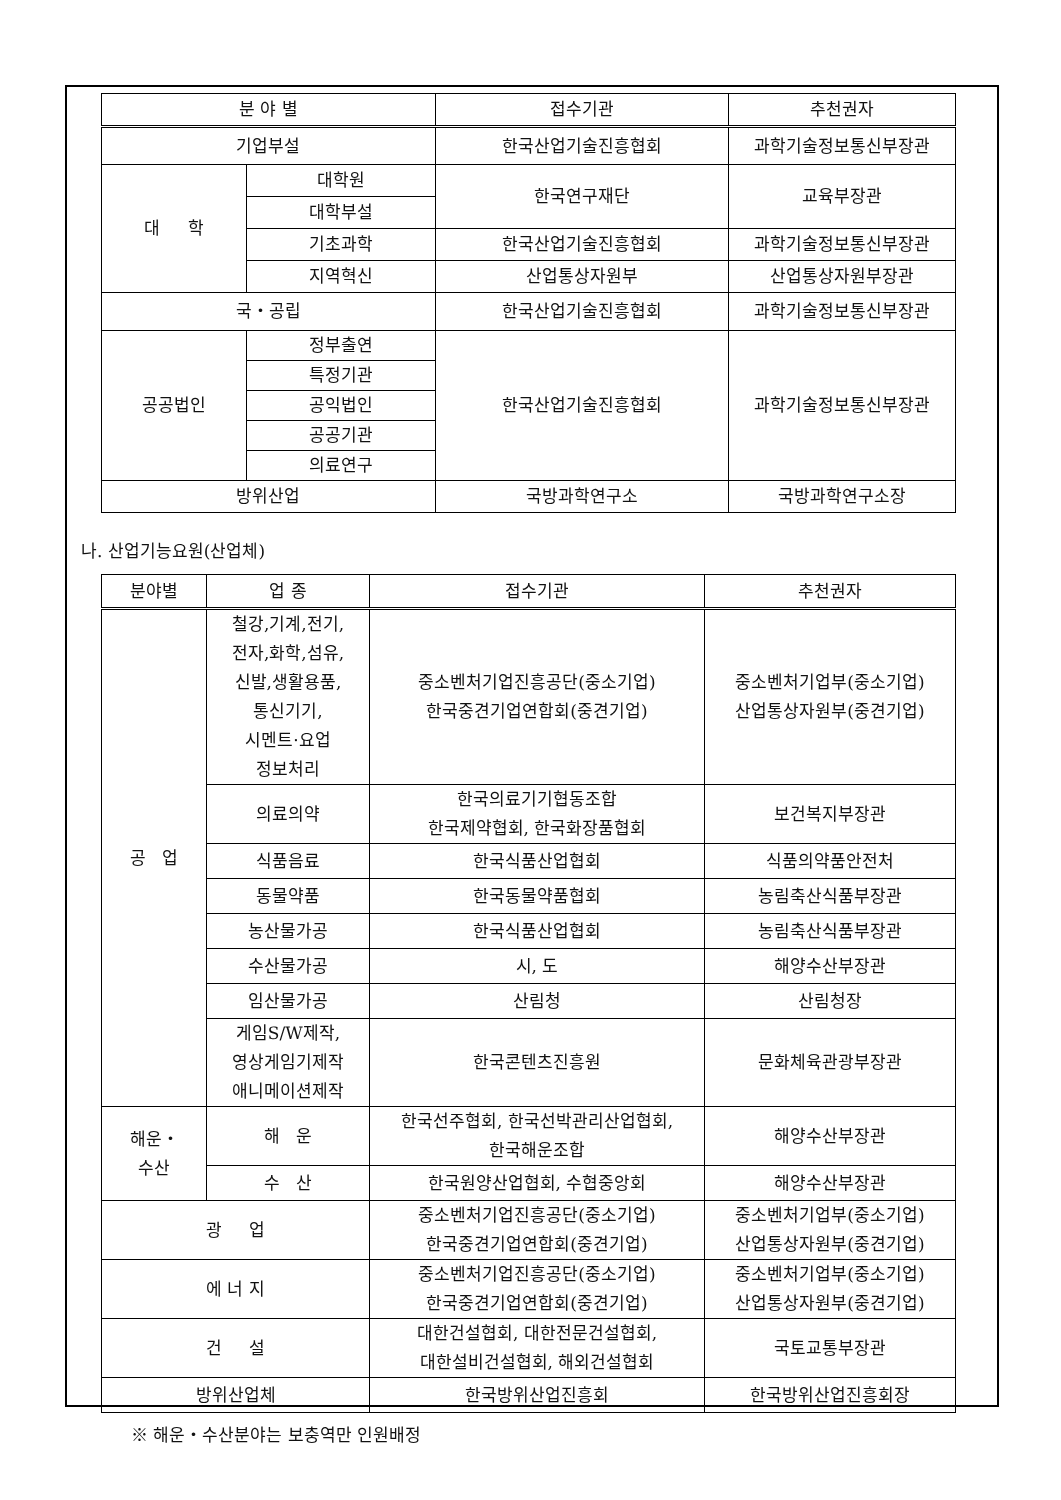| 분 야 별 | | 접수기관 | 추천권자 |
| --- | --- | --- | --- |
| 기업부설 | | 한국산업기술진흥협회 | 과학기술정보통신부장관 |
| 대 학 | 대학원 | 한국연구재단 | 교육부장관 |
| | 대학부설 | | |
| | 기초과학 | 한국산업기술진흥협회 | 과학기술정보통신부장관 |
| | 지역혁신 | 산업통상자원부 | 산업통상자원부장관 |
| 국・공립 | | 한국산업기술진흥협회 | 과학기술정보통신부장관 |
| 공공법인 | 정부출연 | 한국산업기술진흥협회 | 과학기술정보통신부장관 |
| | 특정기관 | | |
| | 공익법인 | | |
| | 공공기관 | | |
| | 의료연구 | | |
| 방위산업 | | 국방과학연구소 | 국방과학연구소장 |
나. 산업기능요원(산업체)
| 분야별 | 업 종 | 접수기관 | 추천권자 |
| --- | --- | --- | --- |
| 공 업 | 철강,기계,전기, 전자,화학,섬유, 신발,생활용품, 통신기기, 시멘트·요업 정보처리 | 중소벤처기업진흥공단(중소기업) 한국중견기업연합회(중견기업) | 중소벤처기업부(중소기업) 산업통상자원부(중견기업) |
| | 의료의약 | 한국의료기기협동조합 한국제약협회, 한국화장품협회 | 보건복지부장관 |
| | 식품음료 | 한국식품산업협회 | 식품의약품안전처 |
| | 동물약품 | 한국동물약품협회 | 농림축산식품부장관 |
| | 농산물가공 | 한국식품산업협회 | 농림축산식품부장관 |
| | 수산물가공 | 시, 도 | 해양수산부장관 |
| | 임산물가공 | 산림청 | 산림청장 |
| | 게임S/W제작, 영상게임기제작 애니메이션제작 | 한국콘텐츠진흥원 | 문화체육관광부장관 |
| 해운・ 수산 | 해 운 | 한국선주협회, 한국선박관리산업협회, 한국해운조합 | 해양수산부장관 |
| | 수 산 | 한국원양산업협회, 수협중앙회 | 해양수산부장관 |
| 광 업 | | 중소벤처기업진흥공단(중소기업) 한국중견기업연합회(중견기업) | 중소벤처기업부(중소기업) 산업통상자원부(중견기업) |
| 에 너 지 | | 중소벤처기업진흥공단(중소기업) 한국중견기업연합회(중견기업) | 중소벤처기업부(중소기업) 산업통상자원부(중견기업) |
| 건 설 | | 대한건설협회, 대한전문건설협회, 대한설비건설협회, 해외건설협회 | 국토교통부장관 |
| 방위산업체 | | 한국방위산업진흥회 | 한국방위산업진흥회장 |
※ 해운・수산분야는 보충역만 인원배정